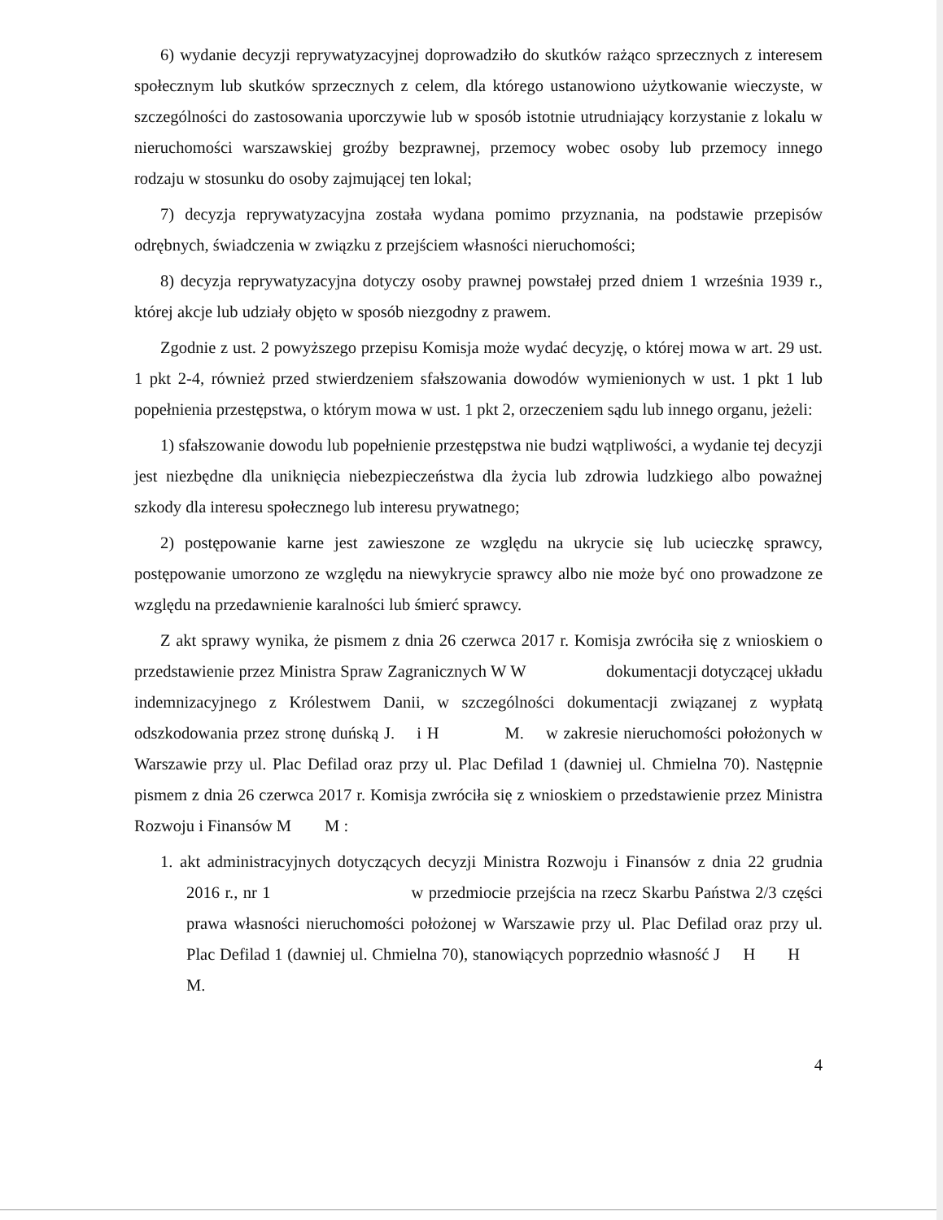6) wydanie decyzji reprywatyzacyjnej doprowadziło do skutków rażąco sprzecznych z interesem społecznym lub skutków sprzecznych z celem, dla którego ustanowiono użytkowanie wieczyste, w szczególności do zastosowania uporczywie lub w sposób istotnie utrudniający korzystanie z lokalu w nieruchomości warszawskiej groźby bezprawnej, przemocy wobec osoby lub przemocy innego rodzaju w stosunku do osoby zajmującej ten lokal;
7) decyzja reprywatyzacyjna została wydana pomimo przyznania, na podstawie przepisów odrębnych, świadczenia w związku z przejściem własności nieruchomości;
8) decyzja reprywatyzacyjna dotyczy osoby prawnej powstałej przed dniem 1 września 1939 r., której akcje lub udziały objęto w sposób niezgodny z prawem.
Zgodnie z ust. 2 powyższego przepisu Komisja może wydać decyzję, o której mowa w art. 29 ust. 1 pkt 2-4, również przed stwierdzeniem sfałszowania dowodów wymienionych w ust. 1 pkt 1 lub popełnienia przestępstwa, o którym mowa w ust. 1 pkt 2, orzeczeniem sądu lub innego organu, jeżeli:
1) sfałszowanie dowodu lub popełnienie przestępstwa nie budzi wątpliwości, a wydanie tej decyzji jest niezbędne dla uniknięcia niebezpieczeństwa dla życia lub zdrowia ludzkiego albo poważnej szkody dla interesu społecznego lub interesu prywatnego;
2) postępowanie karne jest zawieszone ze względu na ukrycie się lub ucieczkę sprawcy, postępowanie umorzono ze względu na niewykrycie sprawcy albo nie może być ono prowadzone ze względu na przedawnienie karalności lub śmierć sprawcy.
Z akt sprawy wynika, że pismem z dnia 26 czerwca 2017 r. Komisja zwróciła się z wnioskiem o przedstawienie przez Ministra Spraw Zagranicznych W W dokumentacji dotyczącej układu indemnizacyjnego z Królestwem Danii, w szczególności dokumentacji związanej z wypłatą odszkodowania przez stronę duńską J. i H M. w zakresie nieruchomości położonych w Warszawie przy ul. Plac Defilad oraz przy ul. Plac Defilad 1 (dawniej ul. Chmielna 70). Następnie pismem z dnia 26 czerwca 2017 r. Komisja zwróciła się z wnioskiem o przedstawienie przez Ministra Rozwoju i Finansów M M :
1. akt administracyjnych dotyczących decyzji Ministra Rozwoju i Finansów z dnia 22 grudnia 2016 r., nr 1 w przedmiocie przejścia na rzecz Skarbu Państwa 2/3 części prawa własności nieruchomości położonej w Warszawie przy ul. Plac Defilad oraz przy ul. Plac Defilad 1 (dawniej ul. Chmielna 70), stanowiących poprzednio własność J H H M.
4